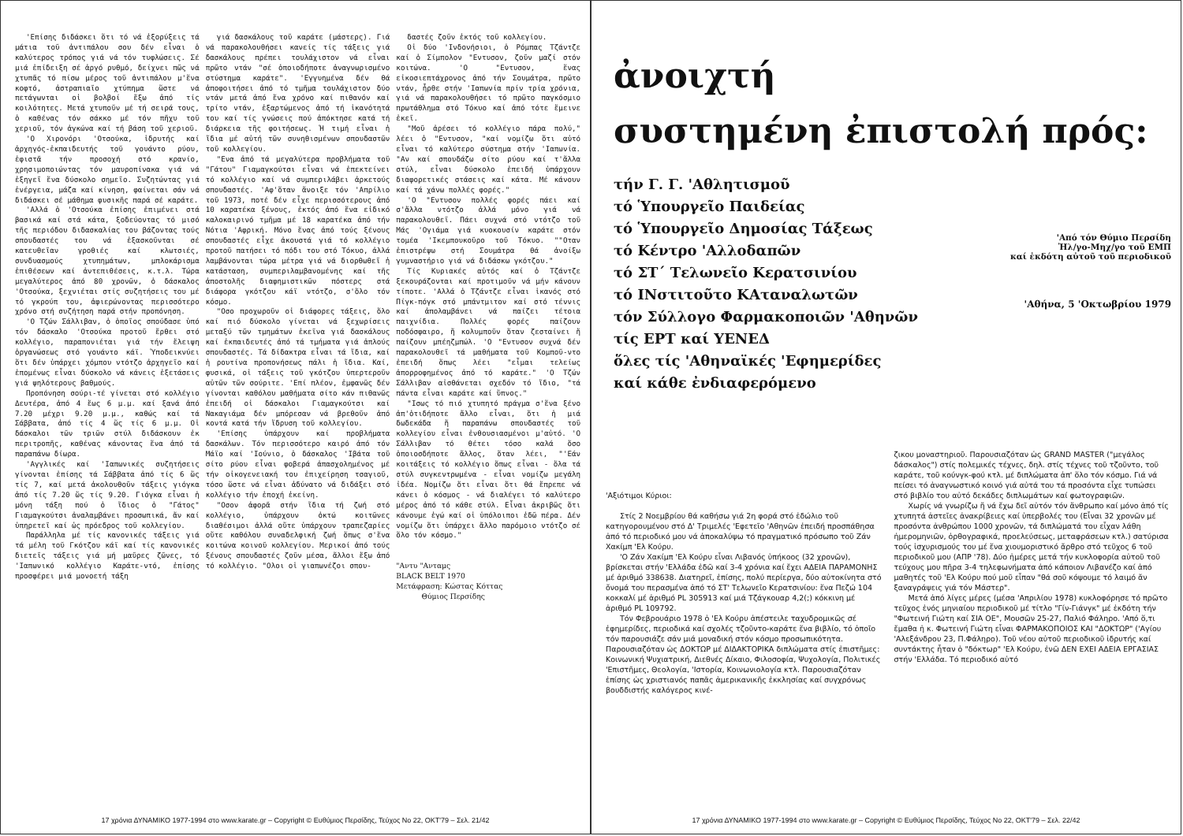'Επίσης διδάσκει ὅτι τό νά ἐξορύξεις τά μάτια τοῦ ἀντιπάλου σου δέν εἶναι ὁ καλύτερος τρόπος γιά νά τόν τυφλώσεις. Σέ μιά ἐπίδειξη σέ ἀργό ρυθμό, δείχνει πῶς νά χτυπᾶς τό πίσω μέρος τοῦ ἀντιπάλου μ'ἕνα κοφτό, ἀστραπιαῖο χτύπημα ὥστε νά πετάγωνται οἱ βολβοί ἔξω ἀπό τίς κοιλότητες. Μετά χτυποῦν μέ τή σειρά τους, ὁ καθένας τόν σάκκο μέ τόν πῆχυ τοῦ χεριοῦ, τόν ἀγκώνα καί τή βάση τοῦ χεριοῦ.
'Ο Χιρονόρι 'Οτσούκα, ἱδρυτής καί ἀρχηγός-ἐκπαιδευτής τοῦ γουάντο ρύου, ἐφιστᾶ τήν προσοχή στό κρανίο, χρησιμοποιώντας τόν μαυροπίνακα γιά νά ἐξηγεῖ ἕνα δύσκολο σημεῖο. Συζητώντας γιά ἐνέργεια, μάζα καί κίνηση, φαίνεται σάν νά διδάσκει σέ μάθημα φυσικῆς παρά σέ καράτε.
'Αλλά ὁ 'Οτσούκα ἐπίσης ἐπιμένει στά βασικά καί στά κάτα, ξοδεύοντας τό μισό τῆς περιόδου διδασκαλίας του βάζοντας τούς σπουδαστές του νά ἐξασκοῦνται σέ κατευθεῖαν γροθιές καί κλωτσιές, συνδυασμούς χτυπημάτων, μπλοκάρισμα ἐπιθέσεων καί ἀντεπιθέσεις, κ.τ.λ. Τώρα μεγαλύτερος ἀπό 80 χρονῶν, ὁ δάσκαλος 'Οτσούκα, ξεχνιέται στίς συζητήσεις του μέ τό γκρούπ του, ἀφιερώνοντας περισσότερο χρόνο στή συζήτηση παρά στήν προπόνηση.
'Ο Τζών Σάλλιβαν, ὁ ὁποῖος σπούδασε ὑπό τόν δάσκαλο 'Οτσούκα προτοῦ ἔρθει στό κολλέγιο, παραπονιέται γιά τήν ἔλειψη ὀργανώσεως στό γουάντο κάϊ. Ὑποδεικνύει ὅτι δέν ὑπάρχει χόμπου ντότζο ἀρχηγεῖο καί ἑπομένως εἶναι δύσκολο νά κάνεις ἐξετάσεις γιά ψηλότερους βαθμούς.
Προπόνηση σούρι-τέ γίνεται στό κολλέγιο Δευτέρα, ἀπό 4 ἕως 6 μ.μ. καί ξανά ἀπό 7.20 μέχρι 9.20 μ.μ., καθώς καί τά Σάββατα, ἀπό τίς 4 ὥς τίς 6 μ.μ. Οἱ δάσκαλοι τῶν τριῶν στύλ διδάσκουν ἐκ περιτροπῆς, καθένας κάνοντας ἕνα ἀπό τά παραπάνω δίωρα.
'Αγγλικές καί 'Ιαπωνικές συζητήσεις γίνονται ἐπίσης τά Σάββατα ἀπό τίς 6 ὥς τίς 7, καί μετά ἀκολουθοῦν τάξεις γιόγκα ἀπό τίς 7.20 ὥς τίς 9.20. Γιόγκα εἶναι ἡ μόνη τάξη πού ὁ ἴδιος ὁ "Γάτος" Γιαμαγκούτσι ἀναλαμβάνει προσωπικά, ἄν καί ὑπηρετεῖ καί ὡς πρόεδρος τοῦ κολλεγίου.
Παράλληλα μέ τίς κανονικές τάξεις γιά τά μέλη τοῦ Γκότζου κάϊ καί τίς κανονικές διετεῖς τάξεις γιά μή μαῦρες ζῶνες, τό 'Ιαπωνικό κολλέγιο Καράτε-ντό, ἐπίσης προσφέρει μιά μονοετή τάξη
γιά δασκάλους τοῦ καράτε (μάστερς). Γιά νά παρακολουθήσει κανείς τίς τάξεις γιά δασκάλους πρέπει τουλάχιστον νά εἶναι πρῶτο ντάν "σέ ὁποιοδήποτε ἀναγνωρισμένο στύστημα καράτε". 'Εγγυημένα δέν θά ἀποφοιτήσει ἀπό τό τμῆμα τουλάχιστον δύο ντάν μετά ἀπό ἕνα χρόνο καί πιθανόν καί τρίτο ντάν, ἐξαρτώμενος ἀπό τή ἱκανότητά του καί τίς γνώσεις πού ἀπόκτησε κατά τή διάρκεια τῆς φοιτήσεως. Ἡ τιμή εἶναι ἡ ἴδια μέ αὐτή τῶν συνηθισμένων σπουδαστῶν τοῦ κολλεγίου.
"Ενα ἀπό τά μεγαλύτερα προβλήματα τοῦ "Γάτου" Γιαμαγκούτσι εἶναι νά ἐπεκτείνει τό κολλέγιο καί νά συμπεριλάβει ἀρκετούς σπουδαστές. 'Αφ'ὅταν ἄνοιξε τόν 'Απρίλιο τοῦ 1973, ποτέ δέν εἶχε περισσότερους ἀπό 10 καρατέκα ξένους, ἐκτός ἀπό ἕνα εἰδικό καλοκαιρινό τμῆμα μέ 18 καρατέκα ἀπό τήν Νότια 'Αφρική. Μόνο ἕνας ἀπό τούς ξένους σπουδαστές εἶχε ἀκουστά γιά τό κολλέγιο προτοῦ πατήσει τό πόδι του στό Τόκυο, ἀλλά λαμβάνονται τώρα μέτρα γιά νά διορθωθεῖ ἡ κατάσταση, συμπεριλαμβανομένης καί τῆς ἀποστολῆς διαφημιστικῶν πόστερς στά διάφορα γκότζου κάϊ ντότζο, σ'ὅλο τόν κόσμο.
"Οσο προχωροῦν οἱ διάφορες τάξεις, ὅλο καί πιό δύσκολο γίνεται νά ξεχωρίσεις μεταξύ τῶν τμημάτων ἐκεῖνα γιά δασκάλους καί ἐκπαιδευτές ἀπό τά τμήματα γιά ἁπλούς σπουδαστές. Τά δίδακτρα εἶναι τά ἴδια, καί ἡ ρουτίνα προπονήσεως πάλι ἡ ἴδια. Καί, φυσικά, οἱ τάξεις τοῦ γκότζου ὑπερτεροῦν αὐτῶν τῶν σούριτε. 'Επί πλέον, ἐμφανῶς δέν γίνονται καθόλου μαθήματα σίτο κάν πιθανῶς ἐπειδή οἱ δάσκαλοι Γιαμαγκούτσι καί Νακαγιάμα δέν μπόρεσαν νά βρεθοῦν ἀπό κοντά κατά τήν ἵδρυση τοῦ κολλεγίου.
'Επίσης ὑπάρχουν καί προβλήματα δασκάλων. Τόν περισσότερο καιρό ἀπό τόν Μάϊο καί 'Ιούνιο, ὁ δάσκαλος 'Ιβάτα τοῦ σίτο ρύου εἶναι φοβερά ἀπασχολημένος μέ τήν οἰκογενειακή του ἐπιχείρηση τσαγιοῦ, τόσο ὥστε νά εἶναι ἀδύνατο νά διδάξει στό κολλέγιο τήν ἐποχή ἐκείνη.
"Οσον ἀφορᾶ στήν ἴδια τή ζωή στό κολλέγιο, ὑπάρχουν ὀκτώ κοιτῶνες διαθέσιμοι ἀλλά οὔτε ὑπάρχουν τραπεζαρίες οὔτε καθόλου συναδελφική ζωή ὅπως σ'ἕνα κοιτώνα κοινοῦ κολλεγίου. Μερικοί ἀπό τούς ξένους σπουδαστές ζοῦν μέσα, ἄλλοι ἔξω ἀπό τό κολλέγιο. "Ολοι οἱ γιαπωνέζοι σπου-
δαστές ζοῦν ἐκτός τοῦ κολλεγίου.
Οἱ δύο 'Ινδονήσιοι, ὁ Ρόμπας Τζάντζε καί ὁ Σίμπολον "Εντυσον, ζοῦν μαζί στόν κοιτώνα. 'Ο "Εντυσον, ἕνας εἰκοσιεπτάχρονος ἀπό τήν Σουμάτρα, πρῶτο ντάν, ἦρθε στήν 'Ιαπωνία πρίν τρία χρόνια, γιά νά παρακολουθήσει τό πρῶτο παγκόσμιο πρωτάθλημα στό Τόκυο καί ἀπό τότε ἔμεινε ἐκεῖ.
"Μοῦ ἀρέσει τό κολλέγιο πάρα πολύ," λέει ὁ "Εντυσον, "καί νομίζω ὅτι αὐτό εἶναι τό καλύτερο σύστημα στήν 'Ιαπωνία. "Αν καί σπουδάζω σίτο ρύου καί τ'ἄλλα στύλ, εἶναι δύσκολο ἐπειδή ὑπάρχουν διαφορετικές στάσεις καί κάτα. Μέ κάνουν καί τά χάνω πολλές φορές."
'Ο "Εντυσον πολλές φορές πάει καί σ'ἄλλα ντότζο ἀλλά μόνο γιά νά παρακολουθεῖ. Πάει συχνά στό ντότζο τοῦ Μάς 'Ογιάμα γιά κυοκουσίν καράτε στόν τομέα 'Ικεμπουκοῦρο τοῦ Τόκυο. ""Οταν ἐπιστρέψω στή Σουμάτρα θά ἀνοίξω γυμναστήριο γιά νά διδάσκω γκότζου."
Τίς Κυριακές αὐτός καί ὁ Τζάντζε ξεκουράζονται καί προτιμοῦν νά μήν κάνουν τίποτε. 'Αλλά ὁ Τζάντζε εἶναι ἱκανός στό Πίγκ-πόγκ στό μπάντμιτον καί στό τέννις καί ἀπολαμβάνει νά παίζει τέτοια παιχνίδια. Πολλές φορές παίζουν ποδόσφαιρο, ἤ κολυμποῦν ὅταν ζεσταίνει ἤ παίζουν μπέηζμπώλ. 'Ο "Εντυσον συχνά δέν παρακολουθεῖ τά μαθήματα τοῦ Κομποῦ-ντο ἐπειδή ὅπως λέει "εἶμαι τελείως ἀπορροφημένος ἀπό τό καράτε." 'Ο Τζών Σάλλιβαν αἰσθάνεται σχεδόν τό ἴδιο, "τά πάντα εἶναι καράτε καί ὕπνος."
"Ισως τό πιό χτυπητό πράγμα σ'ἕνα ξένο ἀπ'ὁτιδήποτε ἄλλο εἶναι, ὅτι ἡ μιά δωδεκάδα ἤ παραπάνω σπουδαστές τοῦ κολλεγίου εἶναι ἐνθουσιασμένοι μ'αὐτό. 'Ο Σάλλιβαν τό θέτει τόσο καλά ὅσο ὁποιοσδήποτε ἄλλος, ὅταν λέει, "'Εάν κοιτάξεις τό κολλέγιο ὅπως εἶναι - ὅλα τά στύλ συγκεντρωμένα - εἶναι νομίζω μεγάλη ἰδέα. Νομίζω ὅτι εἶναι ὅτι θά ἔπρεπε νά κάνει ὁ κόσμος - νά διαλέγει τό καλύτερο μέρος ἀπό τό κάθε στύλ. Εἶναι ἀκριβῶς ὅτι κάνουμε ἐγώ καί οἱ ὑπόλοιποι ἐδῶ πέρα. Δέν νομίζω ὅτι ὑπάρχει ἄλλο παρόμοιο ντότζο σέ ὅλο τόν κόσμο."
"Αντυ "Ανταμς
BLACK BELT 1970
Μετάφραση: Κώστας Κόττας
Θύμιος Περσίδης
17 χρόνια ΔΥΝΑΜΙΚΟ 1977-1994 στο www.karate.gr – Copyright © Ευθύμιος Περσίδης, Τεύχος Νο 22, ΟΚΤ'79 – Σελ. 21/42
ἀνοιχτή
συστημένη ἐπιστολή πρός:
τήν Γ. Γ. 'Αθλητισμοῦ
τό Ὑπουργεῖο Παιδείας
τό Ὑπουργεῖο Δημοσίας Τάξεως
τό Κέντρο 'Αλλοδαπῶν
τό ΣΤ΄ Τελωνεῖο Κερατσινίου
τό ΙΝστιτοῦτο ΚΑταναλωτῶν
τόν Σύλλογο Φαρμακοποιῶν 'Αθηνῶν
τίς ΕΡΤ καί ΥΕΝΕΔ
ὅλες τίς 'Αθηναϊκές 'Εφημερίδες
καί κάθε ἐνδιαφερόμενο
'Από τόν Θύμιο Περσίδη
Ἠλ/γο-Μηχ/γο τοῦ ΕΜΠ
καί ἐκδότη αὐτοῦ τοῦ περιοδικοῦ
'Αθήνα, 5 'Οκτωβρίου 1979
'Αξιότιμοι Κύριοι:
Στίς 2 Νοεμβρίου θά καθήσω γιά 2η φορά στό ἑδώλιο τοῦ κατηγορουμένου στό Δ' Τριμελές 'Εφετεῖο 'Αθηνῶν ἐπειδή προσπάθησα ἀπό τό περιοδικό μου νά ἀποκαλύψω τό πραγματικό πρόσωπο τοῦ Ζάν Χακίμπ 'Ελ Κούρυ.
'Ο Ζάν Χακίμπ 'Ελ Κούρυ εἶναι Λιβανός ὑπήκοος (32 χρονῶν), βρίσκεται στήν 'Ελλάδα ἐδῶ καί 3-4 χρόνια καί ἔχει ΑΔΕΙΑ ΠΑΡΑΜΟΝΗΣ μέ ἀριθμό 338638. Διατηρεῖ, ἐπίσης, πολύ περίεργα, δύο αὐτοκίνητα στό ὄνομά του περασμένα ἀπό τό ΣΤ' Τελωνεῖο Κερατσινίου: ἕνα Πεζώ 104 κοκκαλί μέ ἀριθμό PL 305913 καί μιά Τζάγκουαρ 4,2(;) κόκκινη μέ ἀριθμό PL 109792.
Τόν Φεβρουάριο 1978 ὁ 'Ελ Κούρυ ἀπέστειλε ταχυδρομικῶς σέ ἐφημερίδες, περιοδικά καί σχολές τζοῦντο-καράτε ἕνα βιβλίο, τό ὁποῖο τόν παρουσιάζε σάν μιά μοναδική στόν κόσμο προσωπικότητα. Παρουσιαζόταν ὡς ΔΟΚΤΩΡ μέ ΔΙΔΑΚΤΟΡΙΚΑ διπλώματα στίς ἐπιστῆμες: Κοινωνική Ψυχιατρική, Διεθνές Δίκαιο, Φιλοσοφία, Ψυχολογία, Πολιτικές 'Επιστῆμες, Θεολογία, 'Ιστορία, Κοινωνιολογία κτλ. Παρουσιαζόταν ἐπίσης ὡς χριστιανός παπᾶς ἀμερικανικῆς ἐκκλησίας καί συγχρόνως βουδδιστής καλόγερος κινέ-
ζικου μοναστηριοῦ. Παρουσιαζόταν ὡς GRAND MASTER ("μεγάλος δάσκαλος") στίς πολεμικές τέχνες, δηλ. στίς τέχνες τοῦ τζοῦντο, τοῦ καράτε, τοῦ κούνγκ-φού κτλ. μέ διπλώματα ἀπ' ὅλο τόν κόσμο. Γιά νά πείσει τό ἀναγνωστικό κοινό γιά αὐτά του τά προσόντα εἶχε τυπώσει στό βιβλίο του αὐτό δεκάδες διπλωμάτων καί φωτογραφιῶν.
Χωρίς νά γνωρίζω ἤ νά ἔχω δεῖ αὐτόν τόν ἄνθρωπο καί μόνο ἀπό τίς χτυπητά ἀστεῖες ἀνακρίβειες καί ὑπερβολές του (Εἶναι 32 χρονῶν μέ προσόντα ἀνθρώπου 1000 χρονῶν, τά διπλώματά του εἶχαν λάθη ἡμερομηνιῶν, ὀρθογραφικά, προελεύσεως, μεταφράσεων κτλ.) σατύρισα τούς ἰσχυρισμούς του μέ ἕνα χιουμοριστικό ἄρθρο στό τεῦχος 6 τοῦ περιοδικοῦ μου (ΑΠΡ '78). Δύο ἡμέρες μετά τήν κυκλοφορία αὐτοῦ τοῦ τεύχους μου πῆρα 3-4 τηλεφωνήματα ἀπό κάποιον Λιβανέζο καί ἀπό μαθητές τοῦ 'Ελ Κούρυ πού μοῦ εἶπαν "θά σοῦ κόψουμε τό λαιμό ἄν ξαναγράψεις γιά τόν Μάστερ".
Μετά ἀπό λίγες μέρες (μέσα 'Απριλίου 1978) κυκλοφόρησε τό πρῶτο τεῦχος ἑνός μηνιαίου περιοδικοῦ μέ τίτλο "Γίν-Γιάνγκ" μέ ἐκδότη τήν "Φωτεινή Γιώτη καί ΣΙΑ ΟΕ", Μουσῶν 25-27, Παλιό Φάληρο. 'Από ὅ,τι ἔμαθα ἡ κ. Φωτεινή Γιώτη εἶναι ΦΑΡΜΑΚΟΠΟΙΟΣ ΚΑΙ "ΔΟΚΤΩΡ" ('Αγίου 'Αλεξάνδρου 23, Π.Φάληρο). Τοῦ νέου αὐτοῦ περιοδικοῦ ἱδρυτής καί συντάκτης ἦταν ὁ "δόκτωρ" 'Ελ Κούρυ, ἐνῶ ΔΕΝ ΕΧΕΙ ΑΔΕΙΑ ΕΡΓΑΣΙΑΣ στήν 'Ελλάδα. Τό περιοδικό αὐτό
17 χρόνια ΔΥΝΑΜΙΚΟ 1977-1994 στο www.karate.gr – Copyright © Ευθύμιος Περσίδης, Τεύχος Νο 22, ΟΚΤ'79 – Σελ. 22/42